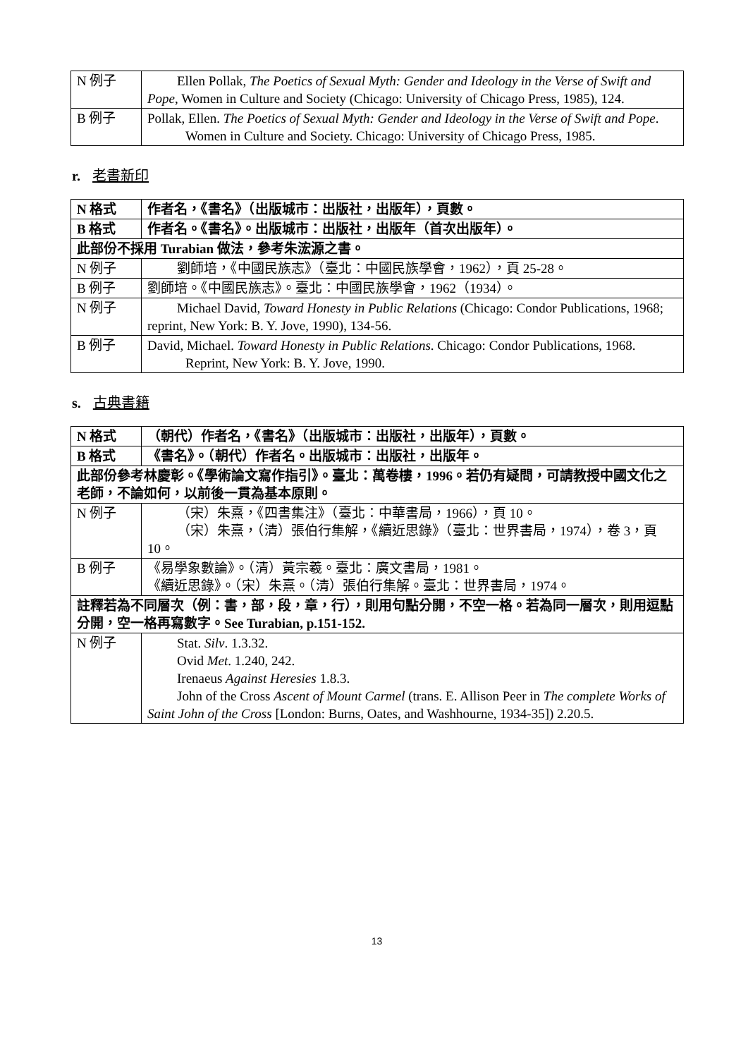| N 例子 | Ellen Pollak, The Poetics of Sexual Myth: Gender and Ideology in the Verse of Swift and Pope , Women in Culture and Society (Chicago: University of Chicago Press, 1985), 124. |
| B 例子 | Pollak, Ellen. The Poetics of Sexual Myth: Gender and Ideology in the Verse of Swift and Pope . Women in Culture and Society. Chicago: University of Chicago Press, 1985. |
r. 老書新印
| N 格式 | 作者名，《書名》（出版城市：出版社，出版年），頁數。 |
| B 格式 | 作者名。《書名》。出版城市：出版社，出版年（首次出版年）。 |
| 此部份不採用 Turabian 做法，參考朱浤源之書。 | |
| N 例子 | 劉師培，《中國民族志》（臺北：中國民族學會，1962），頁 25-28。 |
| B 例子 | 劉師培。《中國民族志》。臺北：中國民族學會，1962（1934）。 |
| N 例子 | Michael David, Toward Honesty in Public Relations (Chicago: Condor Publications, 1968; reprint, New York: B. Y. Jove, 1990), 134-56. |
| B 例子 | David, Michael. Toward Honesty in Public Relations . Chicago: Condor Publications, 1968. Reprint, New York: B. Y. Jove, 1990. |
s. 古典書籍
| N 格式 | （朝代）作者名，《書名》（出版城市：出版社，出版年），頁數。 |
| B 格式 | 《書名》。（朝代）作者名。出版城市：出版社，出版年。 |
| 此部份參考林慶彰。《學術論文寫作指引》。臺北：萬卷樓，1996。若仍有疑問，可請教授中國文化之老師，不論如何，以前後一貫為基本原則。 | |
| N 例子 | （宋）朱熹，《四書集注》（臺北：中華書局，1966），頁 10。 （宋）朱熹，（清）張伯行集解，《續近思錄》（臺北：世界書局，1974），卷 3，頁 10。 |
| B 例子 | 《易學象數論》。（清）黃宗羲。臺北：廣文書局，1981。 《續近思錄》。（宋）朱熹。（清）張伯行集解。臺北：世界書局，1974。 |
| 註釋若為不同層次（例：書，部，段，章，行），則用句點分開，不空一格。若為同一層次，則用逗點分開，空一格再寫數字。See Turabian, p.151-152. | |
| N 例子 | Stat. Silv . 1.3.32. Ovid Met . 1.240, 242. Irenaeus Against Heresies 1.8.3. John of the Cross Ascent of Mount Carmel (trans. E. Allison Peer in The complete Works of Saint John of the Cross [London: Burns, Oates, and Washhourne, 1934-35]) 2.20.5. |
13